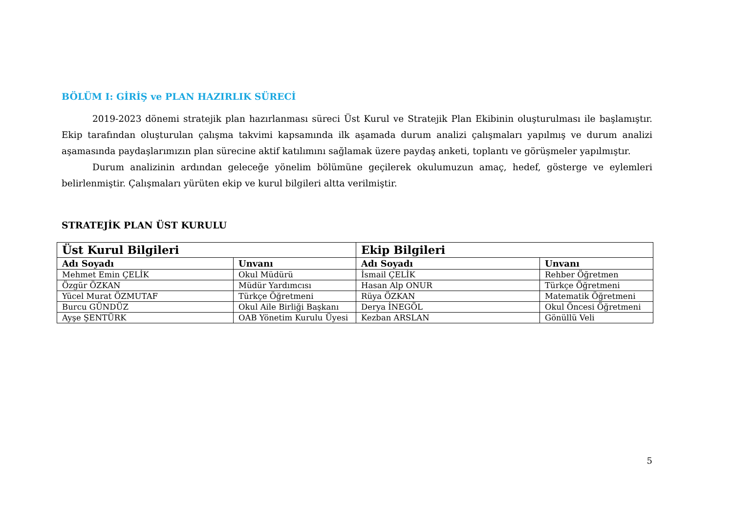BÖLÜM I: GİRİŞ ve PLAN HAZIRLIK SÜRECİ
2019-2023 dönemi stratejik plan hazırlanması süreci Üst Kurul ve Stratejik Plan Ekibinin oluşturulması ile başlamıştır. Ekip tarafından oluşturulan çalışma takvimi kapsamında ilk aşamada durum analizi çalışmaları yapılmış ve durum analizi aşamasında paydaşlarımızın plan sürecine aktif katılımını sağlamak üzere paydaş anketi, toplantı ve görüşmeler yapılmıştır.
Durum analizinin ardından geleceğe yönelim bölümüne geçilerek okulumuzun amaç, hedef, gösterge ve eylemleri belirlenmiştir. Çalışmaları yürüten ekip ve kurul bilgileri altta verilmiştir.
STRATEJİK PLAN ÜST KURULU
| Üst Kurul Bilgileri | | Ekip Bilgileri | |
| --- | --- | --- | --- |
| Adı Soyadı | Unvanı | Adı Soyadı | Unvanı |
| Mehmet Emin ÇELİK | Okul Müdürü | İsmail ÇELİK | Rehber Öğretmen |
| Özgür ÖZKAN | Müdür Yardımcısı | Hasan Alp ONUR | Türkçe Öğretmeni |
| Yücel Murat ÖZMUTAF | Türkçe Öğretmeni | Rüya ÖZKAN | Matematik Öğretmeni |
| Burcu GÜNDÜZ | Okul Aile Birliği Başkanı | Derya İNEGÖL | Okul Öncesi Öğretmeni |
| Ayşe ŞENTÜRK | OAB Yönetim Kurulu Üyesi | Kezban ARSLAN | Gönüllü Veli |
5